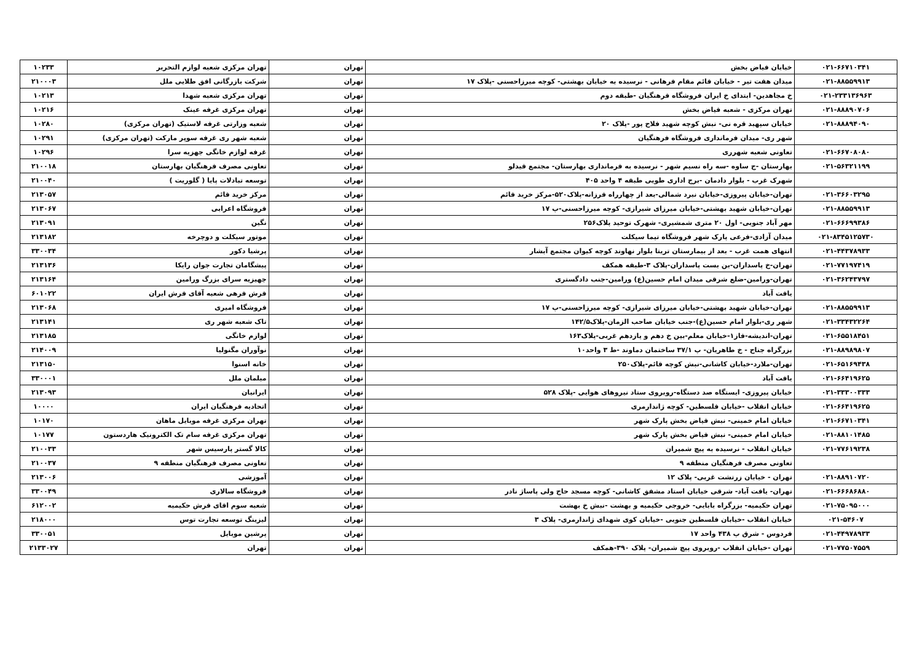| ۰۲۱-۶۶۷۱۰۳۴۱ | خیابان فیاض بخش | تهران | تهران مرکزی شعبه لوازم التحریر | ۱۰۲۳۳ |
| ۰۲۱-۸۸۵۵۹۹۱۳ | میدان هفت تیر - خیابان قائم مقام فرهانی - نرسیده به خیابان بهشتی- کوچه میرزاحسنی -پلاک ۱۷ | تهران | شرکت بازرگانی افق طلایی ملل | ۲۱۰۰۰۳ |
| ۰۲۱-۲۳۳۱۳۶۹۶۳ | خ مجاهدین- ابتدای خ ایران فروشگاه فرهنگیان -طبقه دوم | تهران | تهران مرکزی شعبه شهدا | ۱۰۲۱۳ |
| ۰۲۱-۸۸۸۹۰۷۰۶ | تهران مرکزی - شعبه فیاض بخش | تهران | تهران مرکزی غرفه عینک | ۱۰۲۱۶ |
| ۰۲۱-۸۸۸۹۴۰۹۰ | خیابان سپهبد قره نی- نبش کوچه شهید فلاح پور -پلاک ۲۰ | تهران | شعبه وزارتی غرفه لاستیک (تهران مرکزی) | ۱۰۲۸۰ |
| | شهر ری- میدان فرمانداری فروشگاه فرهنگیان | تهران | شعبه شهر ری غرفه سوپر مارکت (تهران مرکزی) | ۱۰۲۹۱ |
| ۰۲۱-۶۶۷۰۸۰۸۰ | تعاونی شعبه شهرری | تهران | غرفه لوازم خانگی جهزیه سرا | ۱۰۲۹۶ |
| ۰۲۱-۵۶۳۲۱۱۹۹ | بهارستان -ج ساوه -سه راه نسیم شهر - نرسیده به فرمانداری بهارستان- مجتمع قیدلو | تهران | تعاونی مصرف فرهنگیان بهارستان | ۲۱۰۰۱۸ |
| | شهرک غرب - بلوار دادمان -برج اداری طوبی طبقه ۴ واحد ۴۰۵ | تهران | توسعه تبادلات پایا ( گلوریت ) | ۲۱۰۰۴۰ |
| ۰۲۱-۳۶۶۰۳۲۹۵ | تهران-خیابان پیروزی-خیابان نبرد شمالی-بعد از چهارراه فرزانه-پلاک۵۲۰-مرکز خرید قائم | تهران | مرکز خرید قائم | ۲۱۳۰۵۷ |
| ۰۲۱-۸۸۵۵۹۹۱۳ | تهران-خیابان شهید بهشتی-خیابان میرزای شیرازی- کوچه میرزاحسنی-پ ۱۷ | تهران | فروشگاه اعرابی | ۲۱۳۰۶۷ |
| ۰۲۱-۶۶۶۹۹۳۸۶ | مهر آباد جنوبی- اول ۲۰ متری شمشیری- شهرک توحید پلاک۲۵۶ | تهران | نگین | ۲۱۳۰۹۱ |
| ۰۲۱-۸۳۴۵۱۲۵۷۳۰ | میدان آزادی-فرعی پارک شهر فروشگاه تیما سیکلت | تهران | موتور سیکلت و دوچرخه | ۲۱۳۱۸۲ |
| ۰۲۱-۴۴۳۷۸۹۳۳ | انتهای همت غرب - بعد از بیمارستان تریتا بلوار نهاوند کوچه کیوان مجتمع آبشار | تهران | پرشیا دکور | ۳۳۰۰۳۴ |
| ۰۲۱-۷۷۱۹۷۴۱۹ | تهران-خ پاسداران-بن بست پاسداران-پلاک ۳-طبقه همکف | تهران | پیشگامان تجارت جوان رایکا | ۲۱۳۱۳۶ |
| ۰۲۱-۳۶۲۴۳۷۹۷ | تهران-ورامین-ضلع شرقی میدان امام حسین(ع) ورامین-جنب دادگستری | تهران | جهیزیه سرای بزرگ ورامین | ۲۱۳۱۶۴ |
| | یافت آباد | تهران | فرش فرهی شعبه آقای فرش ایران | ۶۰۱۰۲۲ |
| ۰۲۱-۸۸۵۵۹۹۱۳ | تهران-خیابان شهید بهشتی-خیابان میرزای شیرازی- کوچه میرزاحسنی-پ ۱۷ | تهران | فروشگاه امیری | ۲۱۳۰۶۸ |
| ۰۲۱-۳۳۴۳۲۲۶۴ | شهر ری-بلوار امام حسین(ع)-جنب خیابان صاحب الزمان-پلاک۱۴۲/۵ | تهران | تاک شعبه شهر ری | ۲۱۳۱۴۱ |
| ۰۲۱-۶۵۵۱۸۴۵۱ | تهران-اندیشه-فاز۱-خیابان معلم-بین خ دهم و یازدهم غربی-پلاک۱۶۳ | تهران | لوازم خانگی | ۲۱۳۱۸۵ |
| ۰۲۱-۸۸۹۸۹۸۰۷ | بزرگراه جناح - خ طاهریان- پ ۳۷/۱ ساختمان دماوند -ط ۳ واحد۱۰ | تهران | نوآوران مگنولیا | ۲۱۴۰۰۹ |
| ۰۲۱-۶۵۱۶۹۴۳۸ | تهران-ملارد-خیابان کاشانی-نبش کوچه قائم-پلاک۲۵۰ | تهران | خانه اسنوا | ۲۱۳۱۵۰ |
| ۰۲۱-۶۶۴۱۹۶۲۵ | یافت آباد | تهران | مبلمان ملل | ۳۳۰۰۰۱ |
| ۰۲۱-۳۳۳۰۰۳۳۳ | خیابان پیروزی- ایستگاه صد دستگاه-روبروی ستاد نیروهای هوایی -پلاک ۵۲۸ | تهران | ایرانیان | ۲۱۳۰۹۳ |
| ۰۲۱-۶۶۴۱۹۶۲۵ | خیابان انقلاب -خیابان فلسطین- کوچه ژاندارمری | تهران | اتحادیه فرهنگیان ایران | ۱۰۰۰۰ |
| ۰۲۱-۶۶۷۱۰۳۴۱ | خیابان امام خمینی- نبش فیاض بخش پارک شهر | تهران | تهران مرکزی غرفه موبایل ماهان | ۱۰۱۷۰ |
| ۰۲۱-۸۸۱۰۱۴۸۵ | خیابان امام خمینی- نبش فیاض بخش پارک شهر | تهران | تهران مرکزی غرفه سام تک الکترونیک هاردستون | ۱۰۱۷۷ |
| ۰۲۱-۷۷۶۱۹۲۳۸ | خیابان انقلاب - نرسیده به پیچ شمیران | تهران | کالا گستر پارسیس شهر | ۲۱۰۰۳۳ |
| | تعاونی مصرف فرهنگیان منطقه ۹ | تهران | تعاونی مصرف فرهنگیان منطقه ۹ | ۲۱۰۰۳۷ |
| ۰۲۱-۸۸۹۱۰۷۲۰ | تهران - خیابان زرتشت غربی- پلاک ۱۲ | تهران | آموزشی | ۲۱۳۰۰۶ |
| ۰۲۱-۶۶۶۸۶۸۸۰ | تهران- یافت آباد- شرقی خیابان استاد مشفق کاشانی- کوچه مسجد حاج ولی پاساژ نادر | تهران | فروشگاه سالاری | ۳۳۰۰۴۹ |
| ۰۲۱-۷۵۰۹۵۰۰۰ | تهران حکیمیه- بزرگراه بابایی- خروجی حکیمیه و بهشت -نبش خ بهشت | تهران | شعبه سوم اقای فرش حکیمیه | ۶۱۲۰۰۲ |
| ۰۲۱-۵۴۶۰۷ | خیابان انقلاب -خیابان فلسطین جنوبی -خیابان کوی شهدای ژاندارمری- پلاک ۳ | تهران | لیزینگ توسعه تجارت توس | ۲۱۸۰۰۰ |
| ۰۲۱-۴۴۹۷۸۹۳۳ | فردوس - شرق پ ۴۳۸ واحد ۱۷ | تهران | پرشین موبایل | ۳۳۰۰۵۱ |
| ۰۲۱-۷۷۵۰۷۵۵۹ | تهران -خیابان انقلاب -روبروی پیچ شمیران- پلاک ۳۹۰-همکف | تهران | تهران | ۲۱۳۳۰۲۷ |